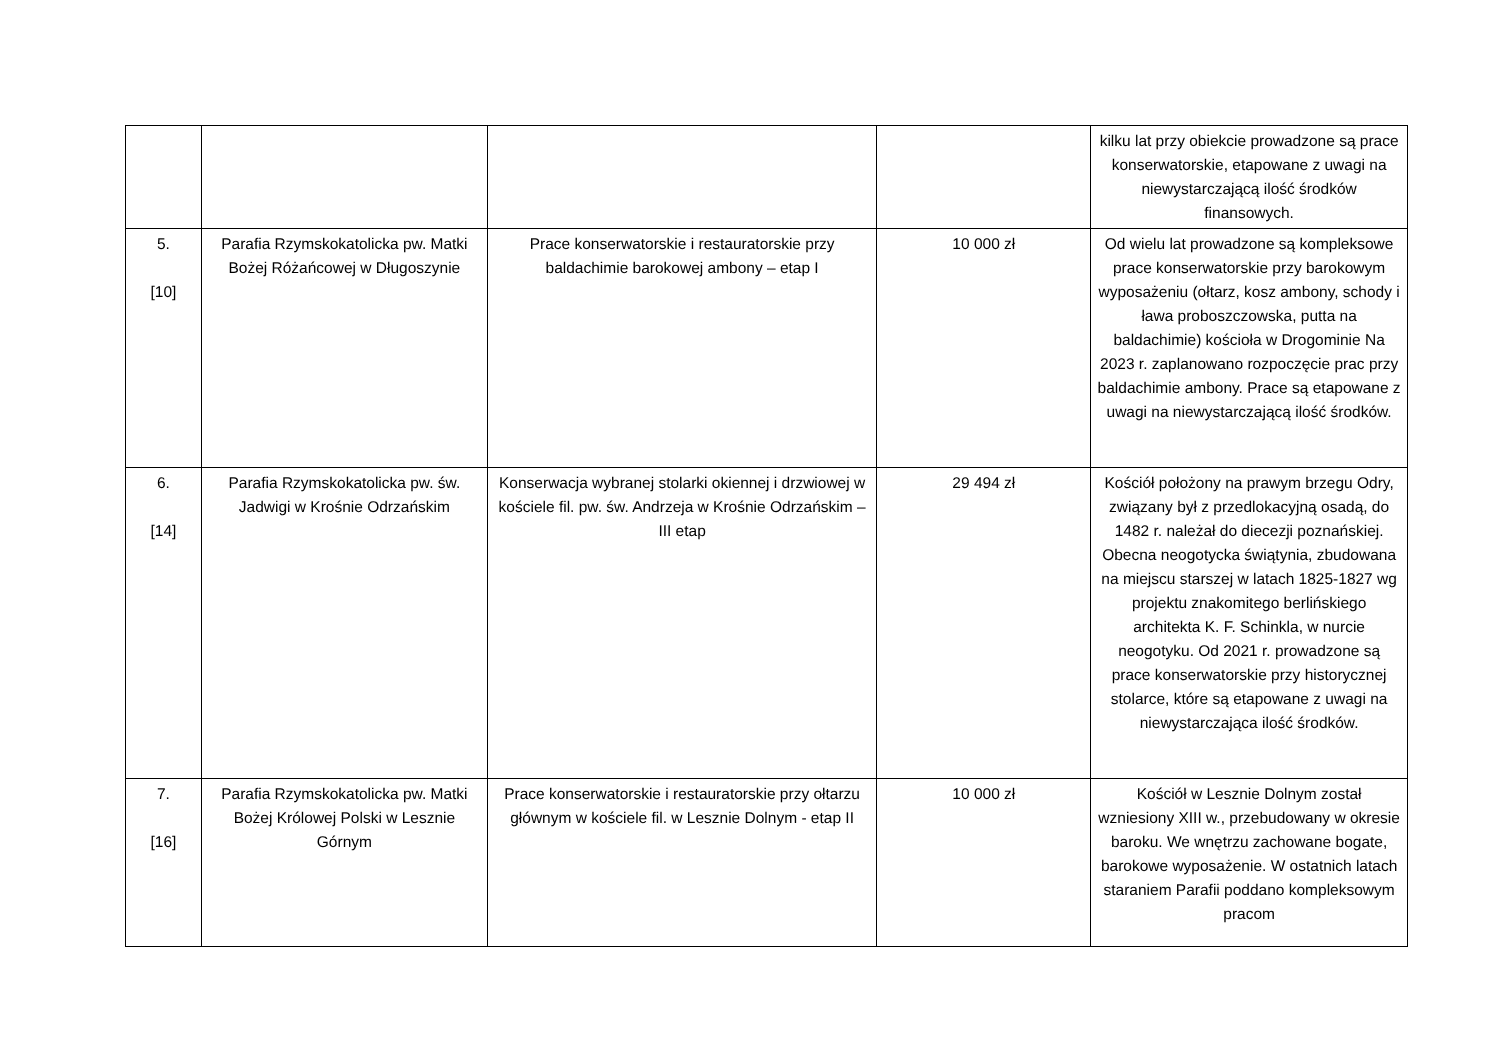| | | | | kilku lat przy obiekcie prowadzone są prace konserwatorskie, etapowane z uwagi na niewystarczającą ilość środków finansowych. |
| 5. [10] | Parafia Rzymskokatolicka pw. Matki Bożej Różańcowej w Długoszynie | Prace konserwatorskie i restauratorskie przy baldachimie barokowej ambony – etap I | 10 000 zł | Od wielu lat prowadzone są kompleksowe prace konserwatorskie przy barokowym wyposażeniu (ołtarz, kosz ambony, schody i ława proboszczowska, putta na baldachimie) kościoła w Drogominie Na 2023 r. zaplanowano rozpoczęcie prac przy baldachimie ambony. Prace są etapowane z uwagi na niewystarczającą ilość środków. |
| 6. [14] | Parafia Rzymskokatolicka pw. św. Jadwigi w Krośnie Odrzańskim | Konserwacja wybranej stolarki okiennej i drzwiowej w kościele fil. pw. św. Andrzeja w Krośnie Odrzańskim – III etap | 29 494 zł | Kościół położony na prawym brzegu Odry, związany był z przedlokacyjną osadą, do 1482 r. należał do diecezji poznańskiej. Obecna neogotycka świątynia, zbudowana na miejscu starszej w latach 1825-1827 wg projektu znakomitego berlińskiego architekta K. F. Schinkla, w nurcie neogotyku. Od 2021 r. prowadzone są prace konserwatorskie przy historycznej stolarce, które są etapowane z uwagi na niewystarczająca ilość środków. |
| 7. [16] | Parafia Rzymskokatolicka pw. Matki Bożej Królowej Polski w Lesznie Górnym | Prace konserwatorskie i restauratorskie przy ołtarzu głównym w kościele fil. w Lesznie Dolnym - etap II | 10 000 zł | Kościół w Lesznie Dolnym został wzniesiony XIII w., przebudowany w okresie baroku. We wnętrzu zachowane bogate, barokowe wyposażenie. W ostatnich latach staraniem Parafii poddano kompleksowym pracom |